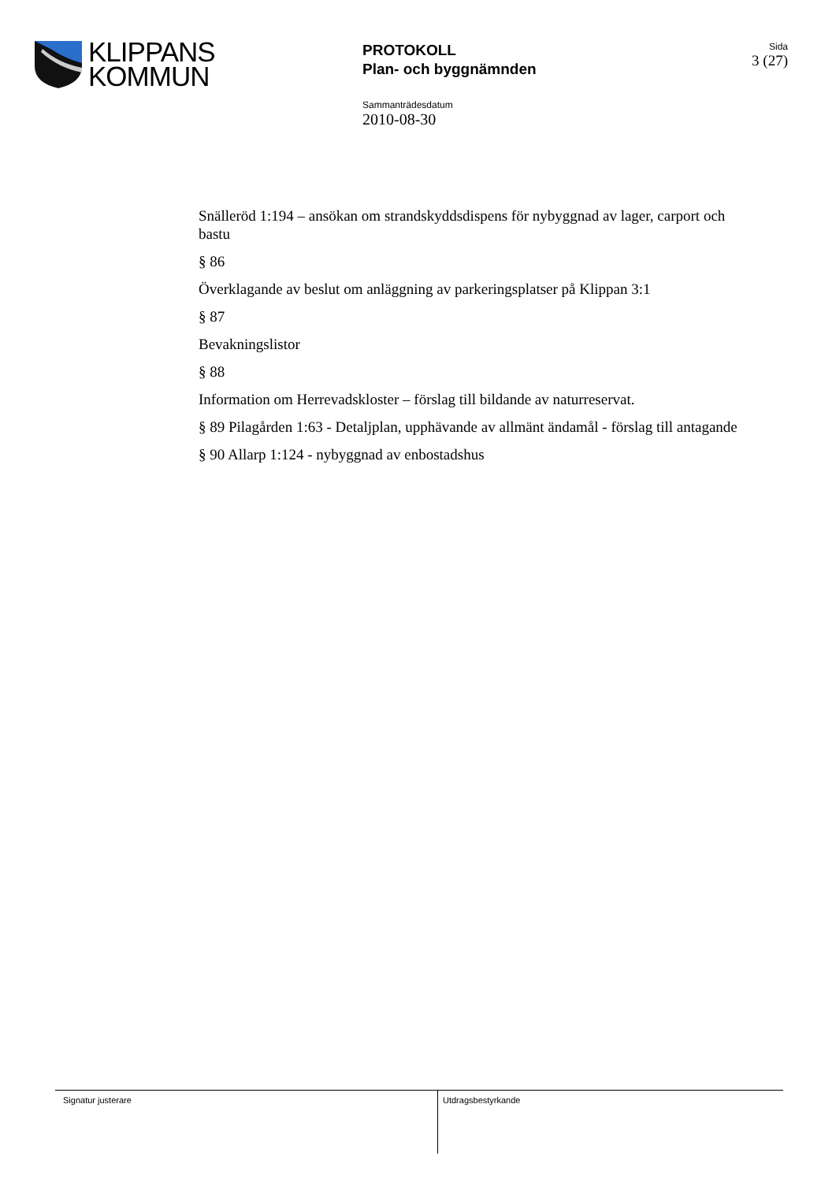KLIPPANS
KOMMUN
PROTOKOLL
Plan- och byggnämnden
Sida
3 (27)
Sammanträdesdatum
2010-08-30
Snälleröd 1:194 – ansökan om strandskyddsdispens för nybyggnad av lager, carport och bastu
§ 86
Överklagande av beslut om anläggning av parkeringsplatser på Klippan 3:1
§ 87
Bevakningslistor
§ 88
Information om Herrevadskloster – förslag till bildande av naturreservat.
§ 89 Pilagården 1:63 - Detaljplan, upphävande av allmänt ändamål - förslag till antagande
§ 90 Allarp 1:124 - nybyggnad av enbostadshus
Signatur justerare
Utdragsbestyrkande